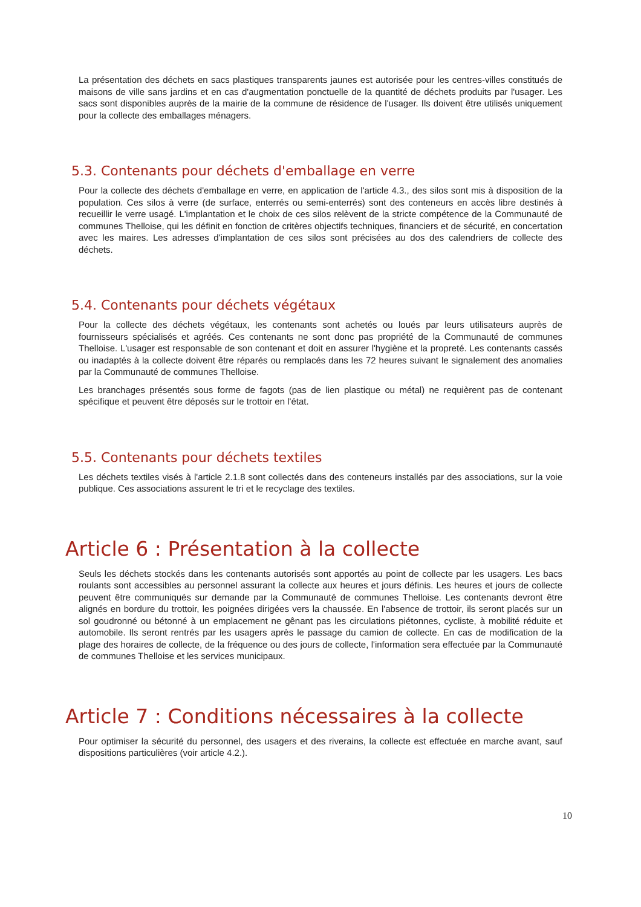La présentation des déchets en sacs plastiques transparents jaunes est autorisée pour les centres-villes constitués de maisons de ville sans jardins et en cas d'augmentation ponctuelle de la quantité de déchets produits par l'usager. Les sacs sont disponibles auprès de la mairie de la commune de résidence de l'usager. Ils doivent être utilisés uniquement pour la collecte des emballages ménagers.
5.3. Contenants pour déchets d'emballage en verre
Pour la collecte des déchets d'emballage en verre, en application de l'article 4.3., des silos sont mis à disposition de la population. Ces silos à verre (de surface, enterrés ou semi-enterrés) sont des conteneurs en accès libre destinés à recueillir le verre usagé. L'implantation et le choix de ces silos relèvent de la stricte compétence de la Communauté de communes Thelloise, qui les définit en fonction de critères objectifs techniques, financiers et de sécurité, en concertation avec les maires. Les adresses d'implantation de ces silos sont précisées au dos des calendriers de collecte des déchets.
5.4. Contenants pour déchets végétaux
Pour la collecte des déchets végétaux, les contenants sont achetés ou loués par leurs utilisateurs auprès de fournisseurs spécialisés et agréés. Ces contenants ne sont donc pas propriété de la Communauté de communes Thelloise. L'usager est responsable de son contenant et doit en assurer l'hygiène et la propreté. Les contenants cassés ou inadaptés à la collecte doivent être réparés ou remplacés dans les 72 heures suivant le signalement des anomalies par la Communauté de communes Thelloise.
Les branchages présentés sous forme de fagots (pas de lien plastique ou métal) ne requièrent pas de contenant spécifique et peuvent être déposés sur le trottoir en l'état.
5.5. Contenants pour déchets textiles
Les déchets textiles visés à l'article 2.1.8 sont collectés dans des conteneurs installés par des associations, sur la voie publique. Ces associations assurent le tri et le recyclage des textiles.
Article 6 : Présentation à la collecte
Seuls les déchets stockés dans les contenants autorisés sont apportés au point de collecte par les usagers. Les bacs roulants sont accessibles au personnel assurant la collecte aux heures et jours définis. Les heures et jours de collecte peuvent être communiqués sur demande par la Communauté de communes Thelloise. Les contenants devront être alignés en bordure du trottoir, les poignées dirigées vers la chaussée. En l'absence de trottoir, ils seront placés sur un sol goudronné ou bétonné à un emplacement ne gênant pas les circulations piétonnes, cycliste, à mobilité réduite et automobile. Ils seront rentrés par les usagers après le passage du camion de collecte. En cas de modification de la plage des horaires de collecte, de la fréquence ou des jours de collecte, l'information sera effectuée par la Communauté de communes Thelloise et les services municipaux.
Article 7 : Conditions nécessaires à la collecte
Pour optimiser la sécurité du personnel, des usagers et des riverains, la collecte est effectuée en marche avant, sauf dispositions particulières (voir article 4.2.).
10